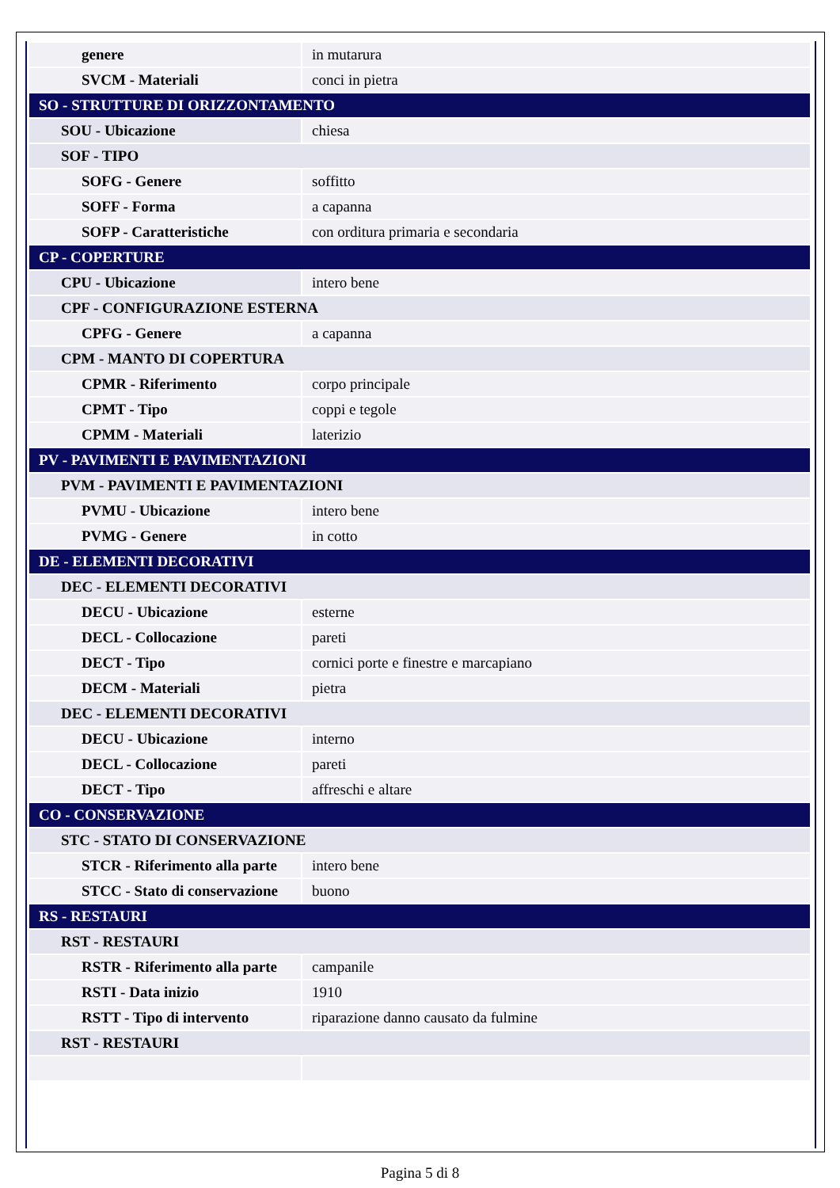| genere | in mutarura |
| SVCM - Materiali | conci in pietra |
| SO - STRUTTURE DI ORIZZONTAMENTO | |
| SOU - Ubicazione | chiesa |
| SOF - TIPO | |
| SOFG - Genere | soffitto |
| SOFF - Forma | a capanna |
| SOFP - Caratteristiche | con orditura primaria e secondaria |
| CP - COPERTURE | |
| CPU - Ubicazione | intero bene |
| CPF - CONFIGURAZIONE ESTERNA | |
| CPFG - Genere | a capanna |
| CPM - MANTO DI COPERTURA | |
| CPMR - Riferimento | corpo principale |
| CPMT - Tipo | coppi e tegole |
| CPMM - Materiali | laterizio |
| PV - PAVIMENTI E PAVIMENTAZIONI | |
| PVM - PAVIMENTI E PAVIMENTAZIONI | |
| PVMU - Ubicazione | intero bene |
| PVMG - Genere | in cotto |
| DE - ELEMENTI DECORATIVI | |
| DEC - ELEMENTI DECORATIVI | |
| DECU - Ubicazione | esterne |
| DECL - Collocazione | pareti |
| DECT - Tipo | cornici porte e finestre e marcapiano |
| DECM - Materiali | pietra |
| DEC - ELEMENTI DECORATIVI | |
| DECU - Ubicazione | interno |
| DECL - Collocazione | pareti |
| DECT - Tipo | affreschi e altare |
| CO - CONSERVAZIONE | |
| STC - STATO DI CONSERVAZIONE | |
| STCR - Riferimento alla parte | intero bene |
| STCC - Stato di conservazione | buono |
| RS - RESTAURI | |
| RST - RESTAURI | |
| RSTR - Riferimento alla parte | campanile |
| RSTI - Data inizio | 1910 |
| RSTT - Tipo di intervento | riparazione danno causato da fulmine |
| RST - RESTAURI | |
Pagina 5 di 8